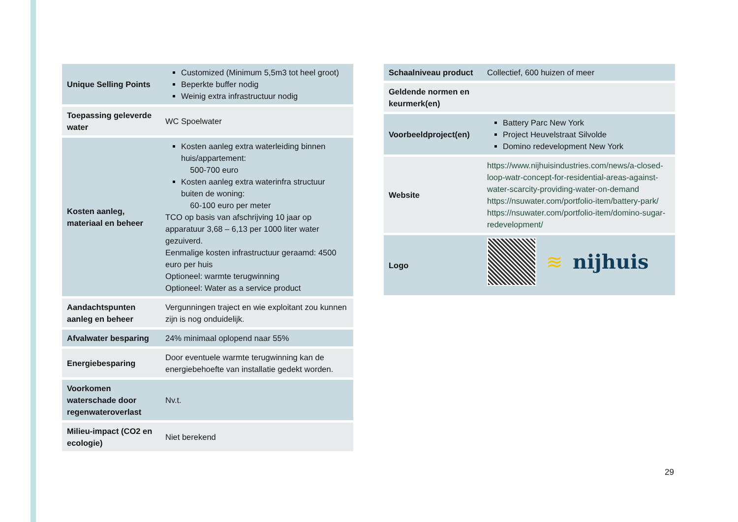| Unique Selling Points | Customized (Minimum 5,5m3 tot heel groot) Beperkte buffer nodig Weinig extra infrastructuur nodig |
| Toepassing geleverde water | WC Spoelwater |
| Kosten aanleg, materiaal en beheer | Kosten aanleg extra waterleiding binnen huis/appartement: 500-700 euro Kosten aanleg extra waterinfra structuur buiten de woning: 60-100 euro per meter TCO op basis van afschrijving 10 jaar op apparatuur 3,68 – 6,13 per 1000 liter water gezuiverd. Eenmalige kosten infrastructuur geraamd: 4500 euro per huis Optioneel: warmte terugwinning Optioneel: Water as a service product |
| Aandachtspunten aanleg en beheer | Vergunningen traject en wie exploitant zou kunnen zijn is nog onduidelijk. |
| Afvalwater besparing | 24% minimaal oplopend naar 55% |
| Energiebesparing | Door eventuele warmte terugwinning kan de energiebehoefte van installatie gedekt worden. |
| Voorkomen waterschade door regenwateroverlast | Nv.t. |
| Milieu-impact (CO2 en ecologie) | Niet berekend |
| Schaalniveau product | Collectief, 600 huizen of meer |
| Geldende normen en keurmerk(en) | |
| Voorbeeldproject(en) | Battery Parc New York Project Heuvelstraat Silvolde Domino redevelopment New York |
| Website | https://www.nijhuisindustries.com/news/a-closed-loop-watr-concept-for-residential-areas-against-water-scarcity-providing-water-on-demand https://nsuwater.com/portfolio-item/battery-park/ https://nsuwater.com/portfolio-item/domino-sugar-redevelopment/ |
| Logo | ≋ nijhuis |
29